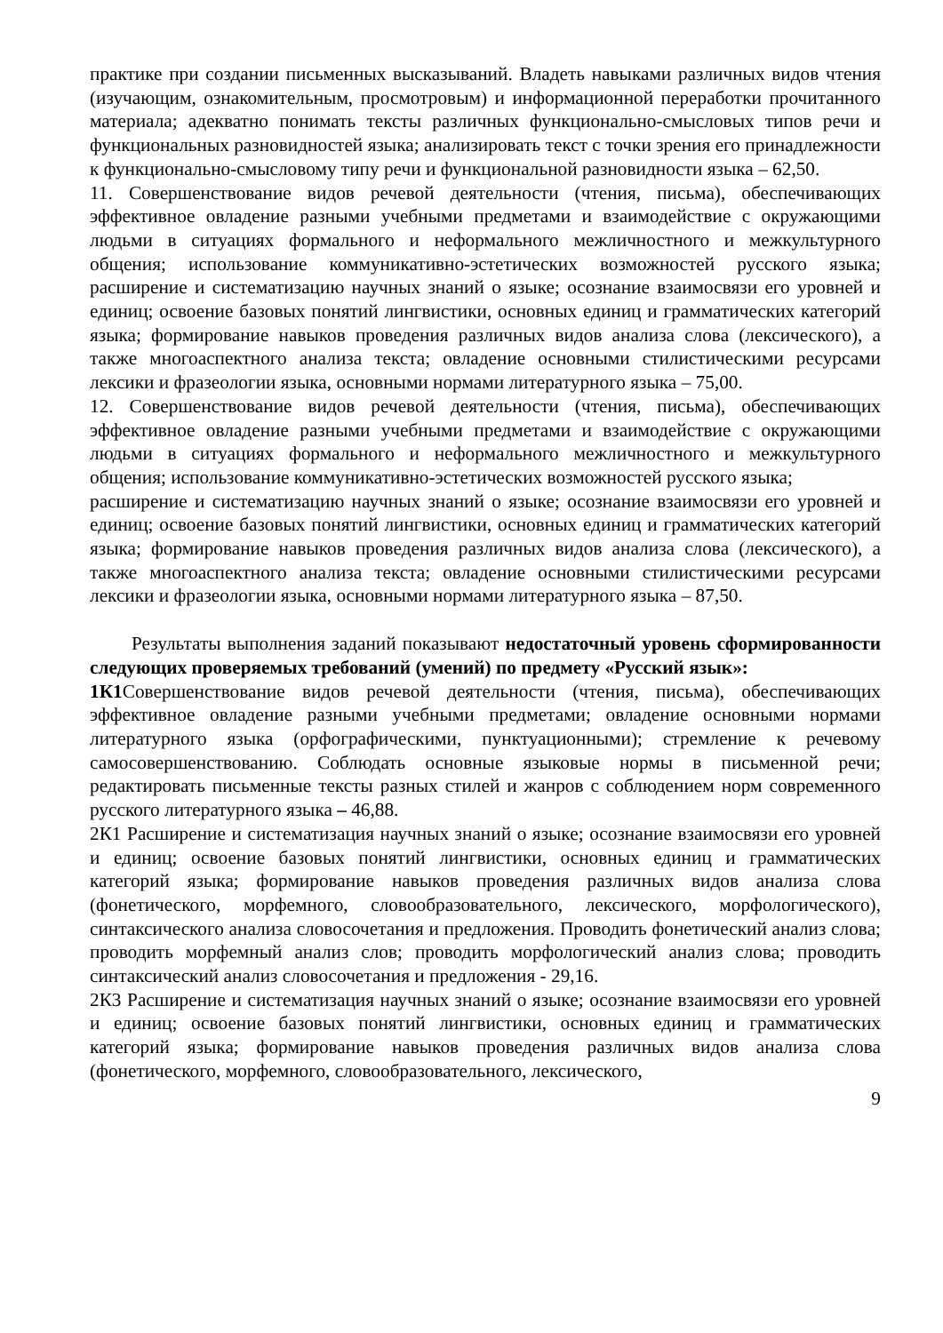практике при создании письменных высказываний. Владеть навыками различных видов чтения (изучающим, ознакомительным, просмотровым) и информационной переработки прочитанного материала; адекватно понимать тексты различных функционально-смысловых типов речи и функциональных разновидностей языка; анализировать текст с точки зрения его принадлежности к функционально-смысловому типу речи и функциональной разновидности языка – 62,50.
11. Совершенствование видов речевой деятельности (чтения, письма), обеспечивающих эффективное овладение разными учебными предметами и взаимодействие с окружающими людьми в ситуациях формального и неформального межличностного и межкультурного общения; использование коммуникативно-эстетических возможностей русского языка; расширение и систематизацию научных знаний о языке; осознание взаимосвязи его уровней и единиц; освоение базовых понятий лингвистики, основных единиц и грамматических категорий языка; формирование навыков проведения различных видов анализа слова (лексического), а также многоаспектного анализа текста; овладение основными стилистическими ресурсами лексики и фразеологии языка, основными нормами литературного языка – 75,00.
12. Совершенствование видов речевой деятельности (чтения, письма), обеспечивающих эффективное овладение разными учебными предметами и взаимодействие с окружающими людьми в ситуациях формального и неформального межличностного и межкультурного общения; использование коммуникативно-эстетических возможностей русского языка;
расширение и систематизацию научных знаний о языке; осознание взаимосвязи его уровней и единиц; освоение базовых понятий лингвистики, основных единиц и грамматических категорий языка; формирование навыков проведения различных видов анализа слова (лексического), а также многоаспектного анализа текста; овладение основными стилистическими ресурсами лексики и фразеологии языка, основными нормами литературного языка – 87,50.
Результаты выполнения заданий показывают недостаточный уровень сформированности следующих проверяемых требований (умений) по предмету «Русский язык»:
1К1 Совершенствование видов речевой деятельности (чтения, письма), обеспечивающих эффективное овладение разными учебными предметами; овладение основными нормами литературного языка (орфографическими, пунктуационными); стремление к речевому самосовершенствованию. Соблюдать основные языковые нормы в письменной речи; редактировать письменные тексты разных стилей и жанров с соблюдением норм современного русского литературного языка – 46,88.
2К1 Расширение и систематизация научных знаний о языке; осознание взаимосвязи его уровней и единиц; освоение базовых понятий лингвистики, основных единиц и грамматических категорий языка; формирование навыков проведения различных видов анализа слова (фонетического, морфемного, словообразовательного, лексического, морфологического), синтаксического анализа словосочетания и предложения. Проводить фонетический анализ слова; проводить морфемный анализ слов; проводить морфологический анализ слова; проводить синтаксический анализ словосочетания и предложения - 29,16.
2К3 Расширение и систематизация научных знаний о языке; осознание взаимосвязи его уровней и единиц; освоение базовых понятий лингвистики, основных единиц и грамматических категорий языка; формирование навыков проведения различных видов анализа слова (фонетического, морфемного, словообразовательного, лексического,
9